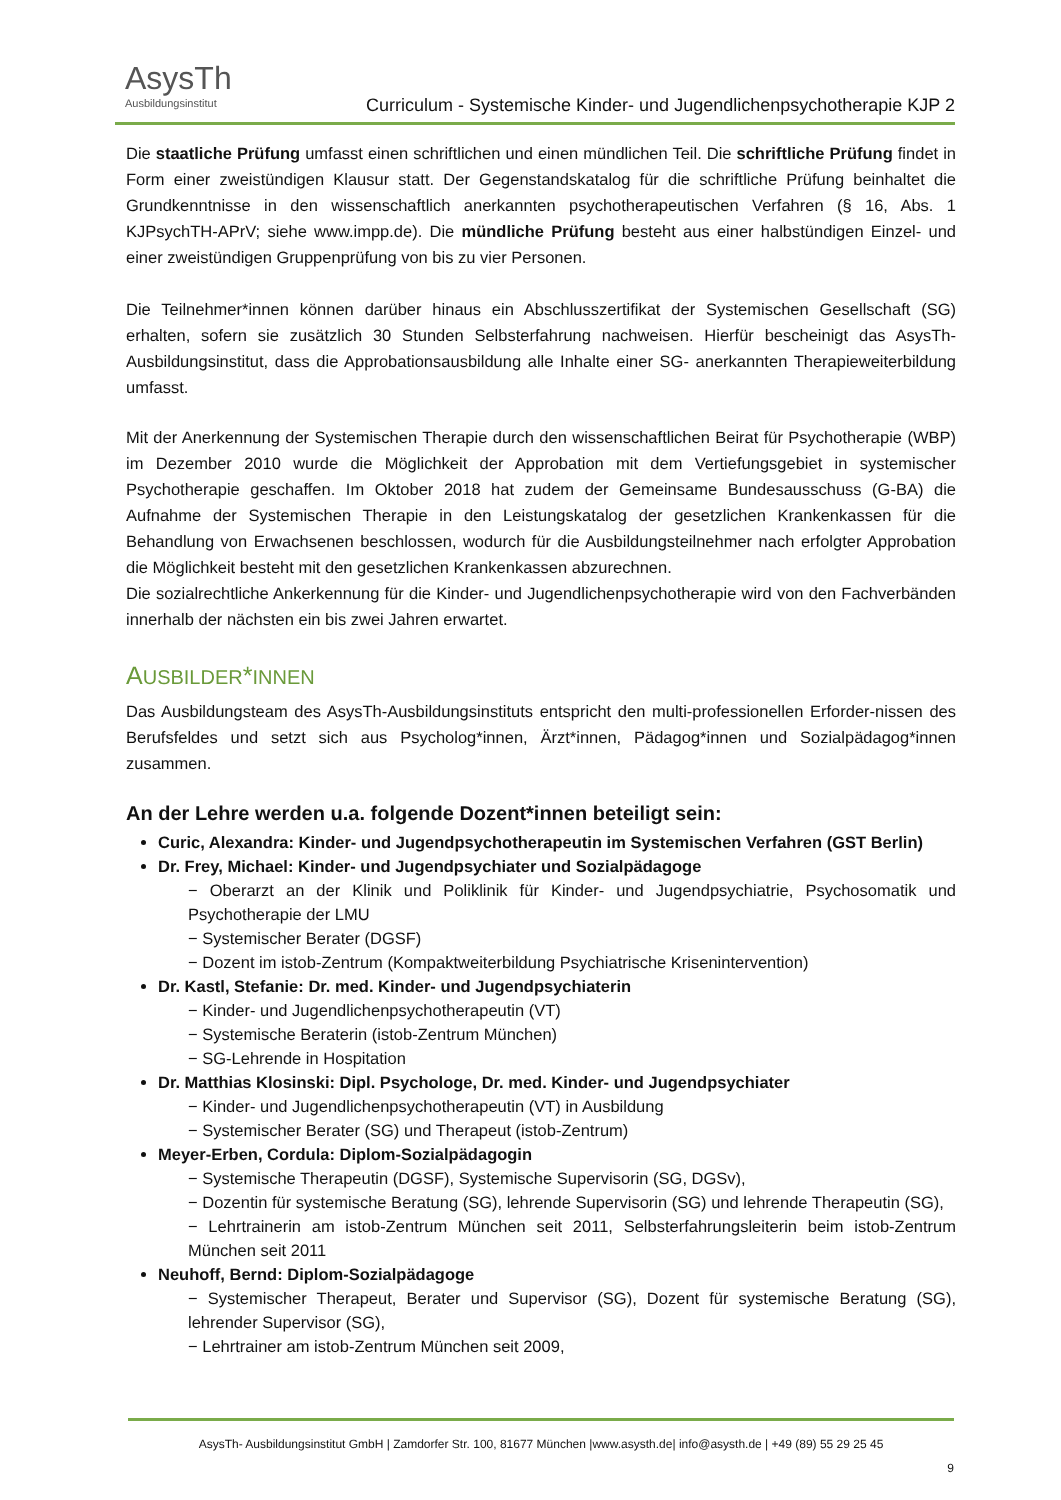AsysTh
Ausbildungsinstitut
Curriculum - Systemische Kinder- und Jugendlichenpsychotherapie KJP 2
Die staatliche Prüfung umfasst einen schriftlichen und einen mündlichen Teil. Die schriftliche Prüfung findet in Form einer zweistündigen Klausur statt. Der Gegenstandskatalog für die schriftliche Prüfung beinhaltet die Grundkenntnisse in den wissenschaftlich anerkannten psychotherapeutischen Verfahren (§ 16, Abs. 1 KJPsychTH-APrV; siehe www.impp.de). Die mündliche Prüfung besteht aus einer halbstündigen Einzel- und einer zweistündigen Gruppenprüfung von bis zu vier Personen.
Die Teilnehmer*innen können darüber hinaus ein Abschlusszertifikat der Systemischen Gesellschaft (SG) erhalten, sofern sie zusätzlich 30 Stunden Selbsterfahrung nachweisen. Hierfür bescheinigt das AsysTh-Ausbildungsinstitut, dass die Approbationsausbildung alle Inhalte einer SG- anerkannten Therapieweiterbildung umfasst.
Mit der Anerkennung der Systemischen Therapie durch den wissenschaftlichen Beirat für Psychotherapie (WBP) im Dezember 2010 wurde die Möglichkeit der Approbation mit dem Vertiefungsgebiet in systemischer Psychotherapie geschaffen. Im Oktober 2018 hat zudem der Gemeinsame Bundesausschuss (G-BA) die Aufnahme der Systemischen Therapie in den Leistungskatalog der gesetzlichen Krankenkassen für die Behandlung von Erwachsenen beschlossen, wodurch für die Ausbildungsteilnehmer nach erfolgter Approbation die Möglichkeit besteht mit den gesetzlichen Krankenkassen abzurechnen.
Die sozialrechtliche Ankerkennung für die Kinder- und Jugendlichenpsychotherapie wird von den Fachverbänden innerhalb der nächsten ein bis zwei Jahren erwartet.
AUSBILDER*INNEN
Das Ausbildungsteam des AsysTh-Ausbildungsinstituts entspricht den multi-professionellen Erforder-nissen des Berufsfeldes und setzt sich aus Psycholog*innen, Ärzt*innen, Pädagog*innen und Sozialpädagog*innen zusammen.
An der Lehre werden u.a. folgende Dozent*innen beteiligt sein:
Curic, Alexandra: Kinder- und Jugendpsychotherapeutin im Systemischen Verfahren (GST Berlin)
Dr. Frey, Michael: Kinder- und Jugendpsychiater und Sozialpädagoge
− Oberarzt an der Klinik und Poliklinik für Kinder- und Jugendpsychiatrie, Psychosomatik und Psychotherapie der LMU
− Systemischer Berater (DGSF)
− Dozent im istob-Zentrum (Kompaktweiterbildung Psychiatrische Krisenintervention)
Dr. Kastl, Stefanie: Dr. med. Kinder- und Jugendpsychiaterin
− Kinder- und Jugendlichenpsychotherapeutin (VT)
− Systemische Beraterin (istob-Zentrum München)
− SG-Lehrende in Hospitation
Dr. Matthias Klosinski: Dipl. Psychologe, Dr. med. Kinder- und Jugendpsychiater
− Kinder- und Jugendlichenpsychotherapeutin (VT) in Ausbildung
− Systemischer Berater (SG) und Therapeut (istob-Zentrum)
Meyer-Erben, Cordula: Diplom-Sozialpädagogin
− Systemische Therapeutin (DGSF), Systemische Supervisorin (SG, DGSv),
− Dozentin für systemische Beratung (SG), lehrende Supervisorin (SG) und lehrende Therapeutin (SG),
− Lehrtrainerin am istob-Zentrum München seit 2011, Selbsterfahrungsleiterin beim istob-Zentrum München seit 2011
Neuhoff, Bernd: Diplom-Sozialpädagoge
− Systemischer Therapeut, Berater und Supervisor (SG), Dozent für systemische Beratung (SG), lehrender Supervisor (SG),
− Lehrtrainer am istob-Zentrum München seit 2009,
AsysTh- Ausbildungsinstitut GmbH | Zamdorfer Str. 100, 81677 München |www.asysth.de| info@asysth.de | +49 (89) 55 29 25 45
9